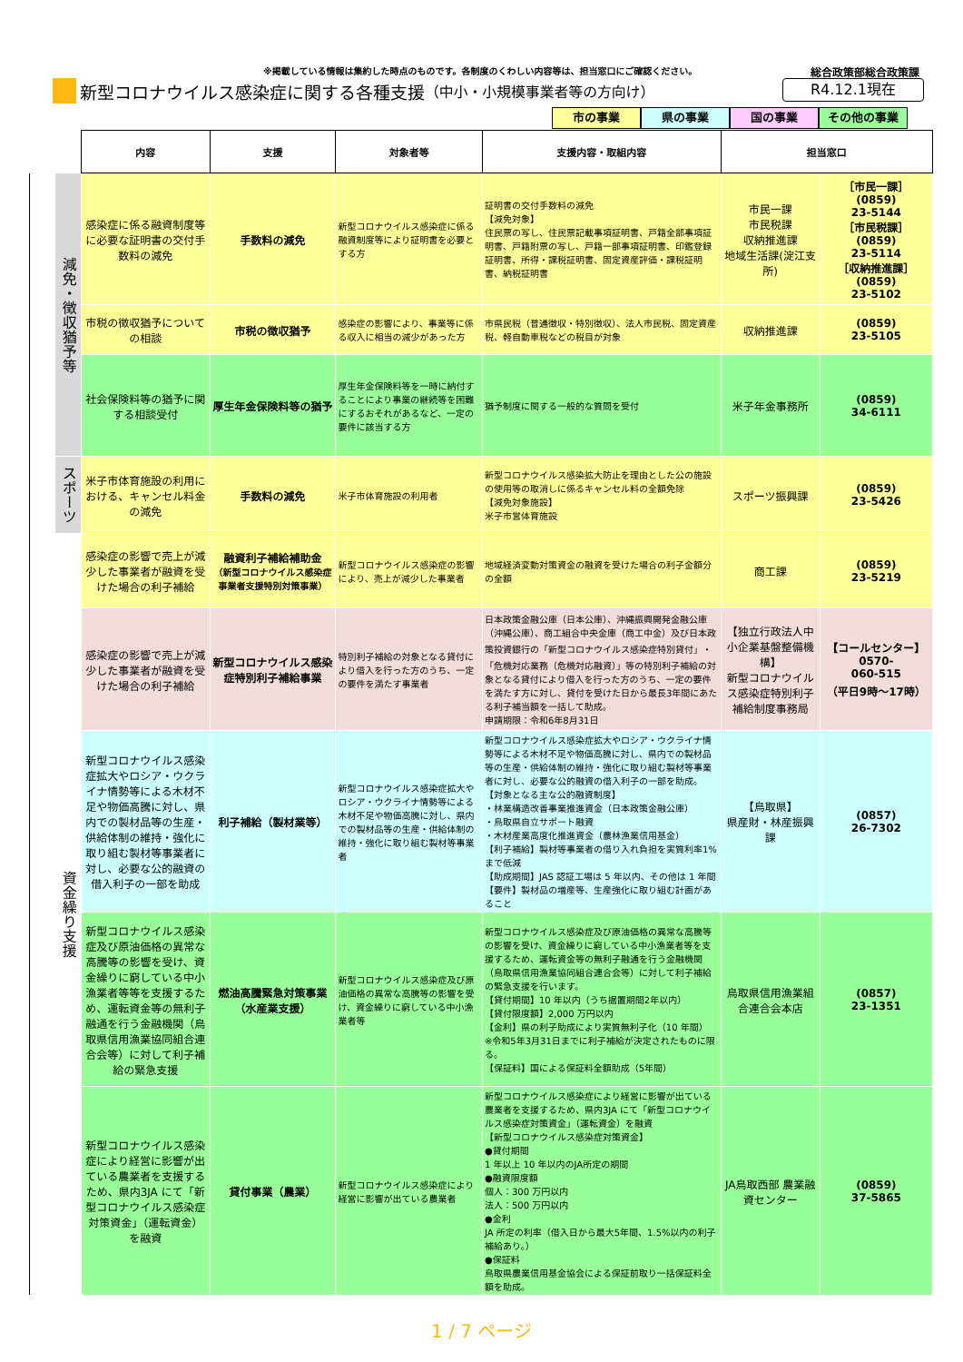※掲載している情報は集約した時点のものです。各制度のくわしい内容等は、担当窓口にご確認ください。
総合政策部総合政策課
新型コロナウイルス感染症に関する各種支援 （中小・小規模事業者等の方向け）
R4.12.1現在
市の事業 県の事業 国の事業 その他の事業
| | | 内容 | 支援 | 対象者等 | 支援内容・取組内容 | 担当窓口 | |
| --- | --- | --- | --- | --- | --- | --- | --- |
| | 減免・徴収猶予等 | 感染症に係る融資制度等に必要な証明書の交付手数料の減免 | 手数料の減免 | 新型コロナウイルス感染症に係る融資制度等により証明書を必要とする方 | 証明書の交付手数料の減免 【減免対象】 住民票の写し、住民票記載事項証明書、戸籍全部事項証明書、戸籍附票の写し、戸籍一部事項証明書、印鑑登録証明書、所得・課税証明書、固定資産評価・課税証明書、納税証明書 | 市民一課 市民税課 収納推進課 地域生活課(淀江支所) | ［市民一課］ (0859) 23-5144 ［市民税課］ (0859) 23-5114 ［収納推進課］ (0859) 23-5102 |
| | | 市税の徴収猶予についての相談 | 市税の徴収猶予 | 感染症の影響により、事業等に係る収入に相当の減少があった方 | 市県民税（普通徴収・特別徴収）、法人市民税、固定資産税、軽自動車税などの税目が対象 | 収納推進課 | (0859) 23-5105 |
| | | 社会保険料等の猶予に関する相談受付 | 厚生年金保険料等の猶予 | 厚生年金保険料等を一時に納付することにより事業の継続等を困難にするおそれがあるなど、一定の要件に該当する方 | 猶予制度に関する一般的な質問を受付 | 米子年金事務所 | (0859) 34-6111 |
| | スポーツ | 米子市体育施設の利用における、キャンセル料金の減免 | 手数料の減免 | 米子市体育施設の利用者 | 新型コロナウイルス感染拡大防止を理由とした公の施設の使用等の取消しに係るキャンセル料の全額免除 【減免対象施設】 米子市営体育施設 | スポーツ振興課 | (0859) 23-5426 |
| | 資金繰り支援 | 感染症の影響で売上が減少した事業者が融資を受けた場合の利子補給 | 融資利子補給補助金 （新型コロナウイルス感染症事業者支援特別対策事業） | 新型コロナウイルス感染症の影響により、売上が減少した事業者 | 地域経済変動対策資金の融資を受けた場合の利子金額分の全額 | 商工課 | (0859) 23-5219 |
| | | 感染症の影響で売上が減少した事業者が融資を受けた場合の利子補給 | 新型コロナウイルス感染症特別利子補給事業 | 特別利子補給の対象となる貸付により借入を行った方のうち、一定の要件を満たす事業者 | 日本政策金融公庫（日本公庫）、沖縄振興開発金融公庫（沖縄公庫）、商工組合中央金庫（商工中金）及び日本政策投資銀行の「新型コロナウイルス感染症特別貸付」・「危機対応業務（危機対応融資）」等の特別利子補給の対象となる貸付により借入を行った方のうち、一定の要件を満たす方に対し、貸付を受けた日から最長3年間にあたる利子補当額を一括して助成。 申請期限：令和6年8月31日 | 【独立行政法人中小企業基盤整備機構】 新型コロナウイルス感染症特別利子補給制度事務局 | 【コールセンター】 0570- 060-515 （平日9時～17時） |
| | | 新型コロナウイルス感染症拡大やロシア・ウクライナ情勢等による木材不足や物価高騰に対し、県内での製材品等の生産・供給体制の維持・強化に取り組む製材等事業者に対し、必要な公的融資の借入利子の一部を助成 | 利子補給（製材業等） | 新型コロナウイルス感染症拡大やロシア・ウクライナ情勢等による木材不足や物価高騰に対し、県内での製材品等の生産・供給体制の維持・強化に取り組む製材等事業者 | 新型コロナウイルス感染症拡大やロシア・ウクライナ情勢等による木材不足や物価高騰に対し、県内での製材品等の生産・供給体制の維持・強化に取り組む製材等事業者に対し、必要な公的融資の借入利子の一部を助成。 【対象となる主な公的融資制度】 ・林業構造改善事業推進資金（日本政策金融公庫） ・鳥取県自立サポート融資 ・木材産業高度化推進資金（農林漁業信用基金） 【利子補給】製材等事業者の借り入れ負担を実質利率1%まで低減 【助成期間】JAS 認証工場は 5 年以内、その他は 1 年間 【要件】製材品の増産等、生産強化に取り組む計画があること | 【鳥取県】 県産財・林産振興課 | (0857) 26-7302 |
| | | 新型コロナウイルス感染症及び原油価格の異常な高騰等の影響を受け、資金繰りに窮している中小漁業者等等を支援するため、運転資金等の無利子融通を行う金融機関（鳥取県信用漁業協同組合連合会等）に対して利子補給の緊急支援 | 燃油高騰緊急対策事業（水産業支援） | 新型コロナウイルス感染症及び原油価格の異常な高騰等の影響を受け、資金繰りに窮している中小漁業者等 | 新型コロナウイルス感染症及び原油価格の異常な高騰等の影響を受け、資金繰りに窮している中小漁業者等を支援するため、運転資金等の無利子融通を行う金融機関（鳥取県信用漁業協同組合連合会等）に対して利子補給の緊急支援を行います。 【貸付期間】10 年以内（うち据置期間2年以内） 【貸付限度額】2,000 万円以内 【金利】県の利子助成により実質無利子化（10 年間） ※令和5年3月31日までに利子補給が決定されたものに限る。 【保証料】国による保証料全額助成（5年間） | 鳥取県信用漁業組合連合会本店 | (0857) 23-1351 |
| | | 新型コロナウイルス感染症により経営に影響が出ている農業者を支援するため、県内3JA にて「新型コロナウイルス感染症対策資金」（運転資金）を融資 | 貸付事業（農業） | 新型コロナウイルス感染症により経営に影響が出ている農業者 | 新型コロナウイルス感染症により経営に影響が出ている農業者を支援するため、県内3JA にて「新型コロナウイルス感染症対策資金」（運転資金）を融資 【新型コロナウイルス感染症対策資金】 ●貸付期間 1 年以上 10 年以内のJA所定の期間 ●融資限度額 個人：300 万円以内 法人：500 万円以内 ●金利 JA 所定の利率（借入日から最大5年間、1.5%以内の利子補給あり。） ●保証料 鳥取県農業信用基金協会による保証前取り一括保証料全額を助成。 | JA鳥取西部 農業融資センター | (0859) 37-5865 |
1 / 7 ページ